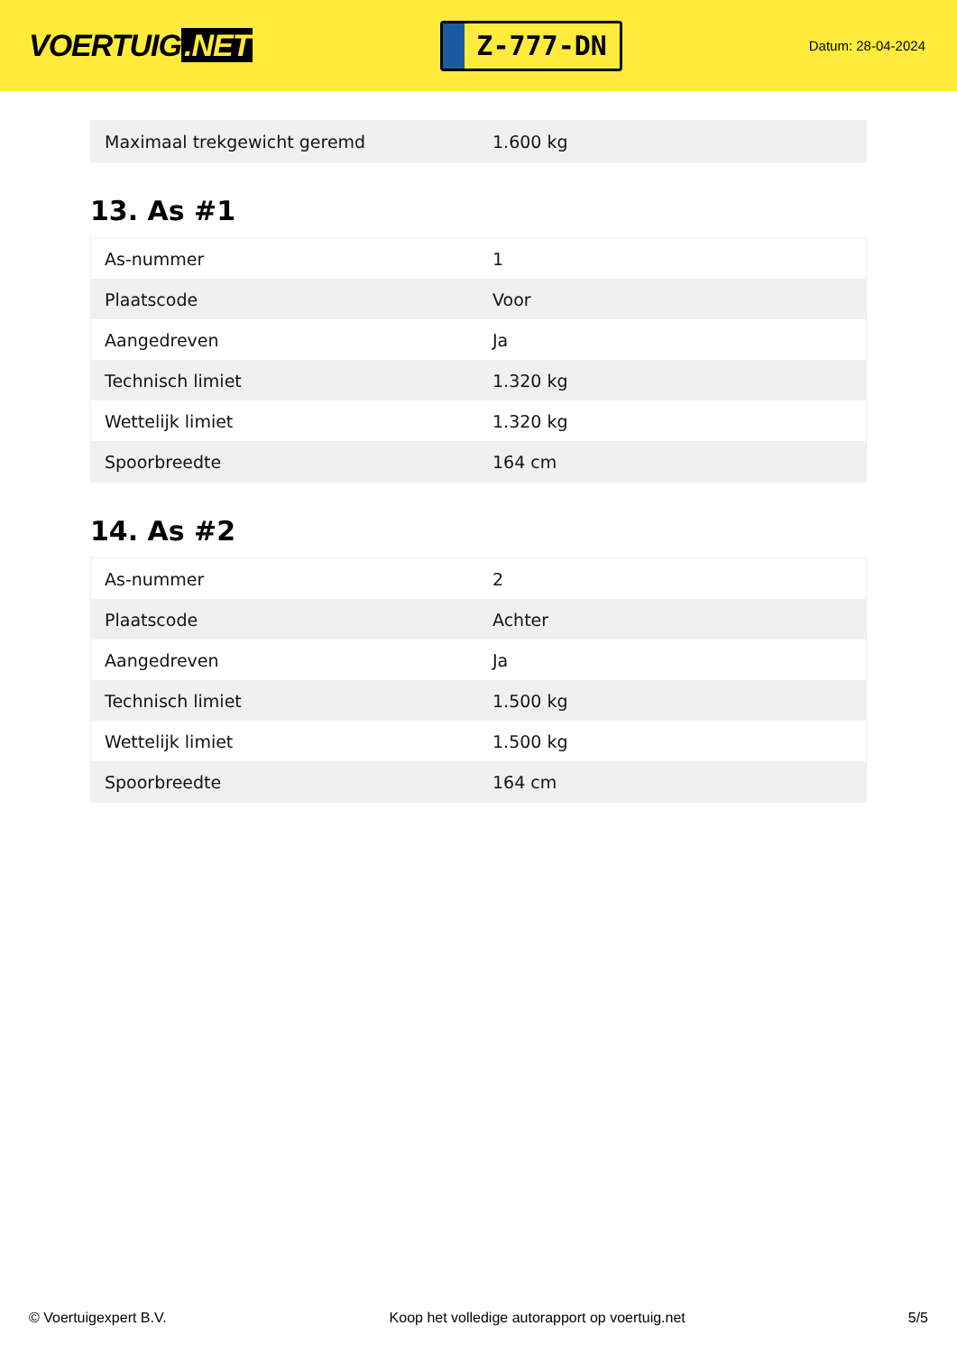VOERTUIG.NET
Z-777-DN
Datum: 28-04-2024
| Maximaal trekgewicht geremd | 1.600 kg |
13. As #1
| As-nummer | 1 |
| Plaatscode | Voor |
| Aangedreven | Ja |
| Technisch limiet | 1.320 kg |
| Wettelijk limiet | 1.320 kg |
| Spoorbreedte | 164 cm |
14. As #2
| As-nummer | 2 |
| Plaatscode | Achter |
| Aangedreven | Ja |
| Technisch limiet | 1.500 kg |
| Wettelijk limiet | 1.500 kg |
| Spoorbreedte | 164 cm |
© Voertuigexpert B.V. Koop het volledige autorapport op voertuig.net 5/5